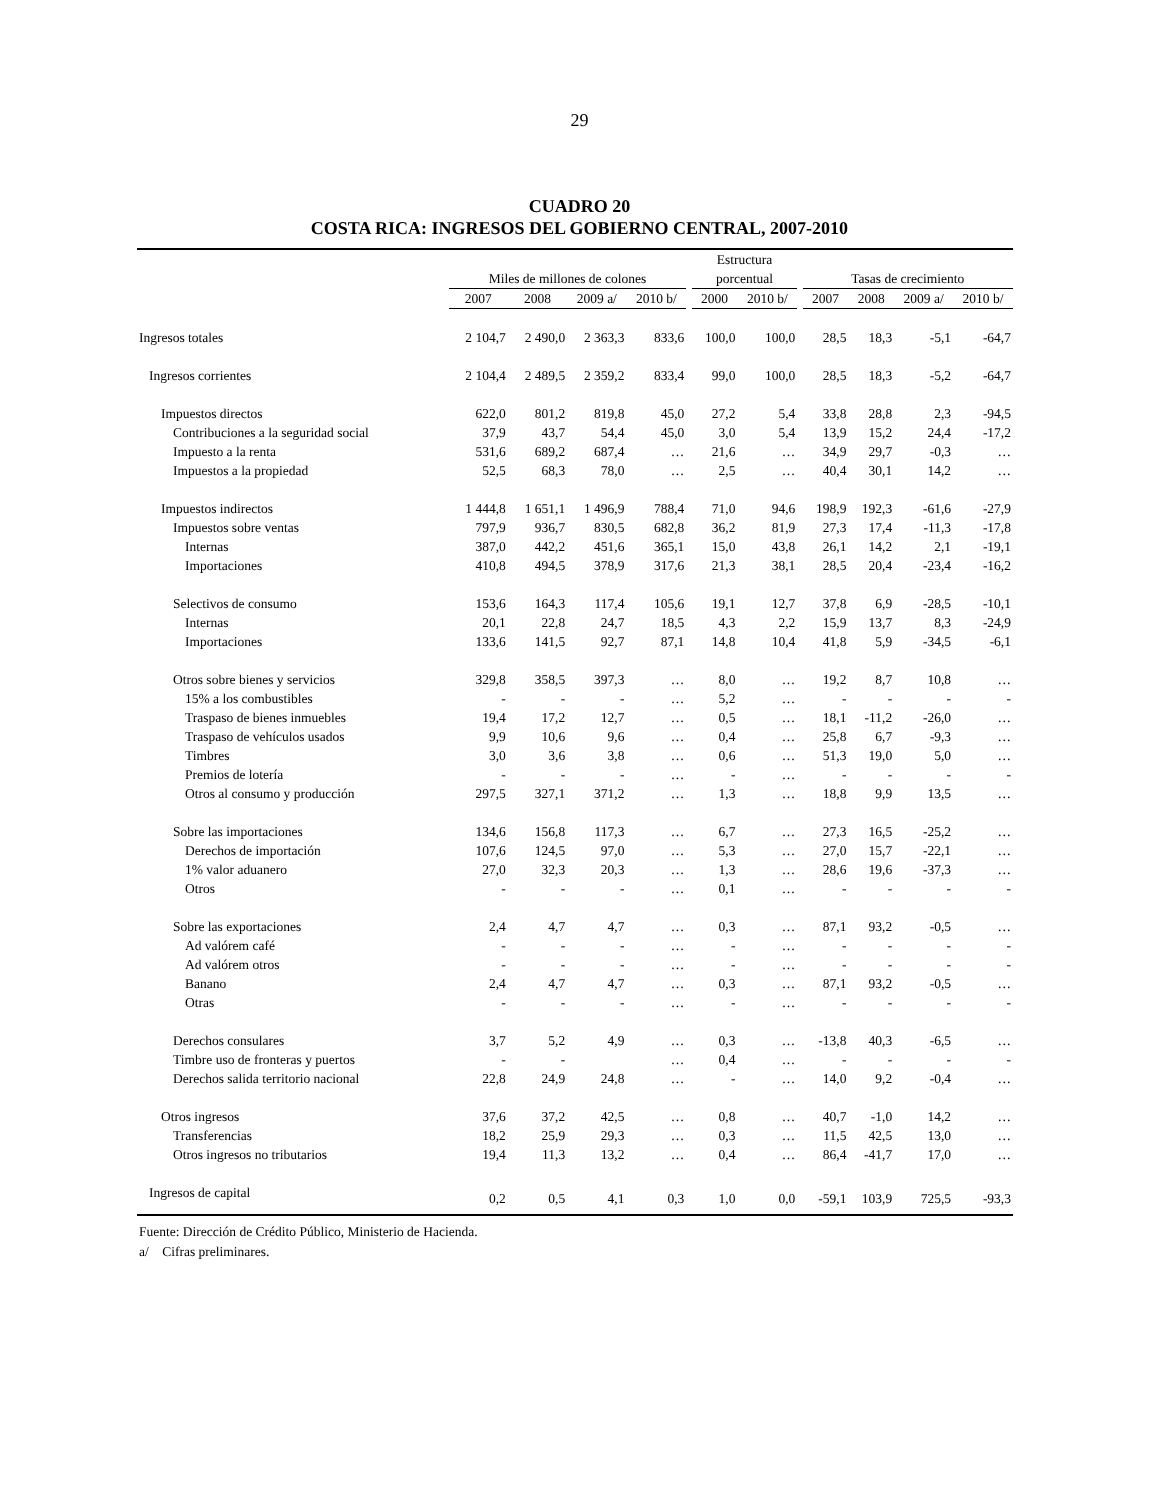29
CUADRO 20
COSTA RICA: INGRESOS DEL GOBIERNO CENTRAL, 2007-2010
| | | | | | | Estructura | | | | | | |
| --- | --- | --- | --- | --- | --- | --- | --- | --- | --- | --- | --- | --- |
| | Miles de millones de colones | | | | | porcentual | | | Tasas de crecimiento | | | |
| | 2007 | 2008 | 2009 a/ | 2010 b/ | | 2000 | 2010 b/ | | 2007 | 2008 | 2009 a/ | 2010 b/ |
| Ingresos totales | 2 104,7 | 2 490,0 | 2 363,3 | 833,6 | | 100,0 | 100,0 | | 28,5 | 18,3 | -5,1 | -64,7 |
| Ingresos corrientes | 2 104,4 | 2 489,5 | 2 359,2 | 833,4 | | 99,0 | 100,0 | | 28,5 | 18,3 | -5,2 | -64,7 |
| Impuestos directos | 622,0 | 801,2 | 819,8 | 45,0 | | 27,2 | 5,4 | | 33,8 | 28,8 | 2,3 | -94,5 |
| Contribuciones a la seguridad social | 37,9 | 43,7 | 54,4 | 45,0 | | 3,0 | 5,4 | | 13,9 | 15,2 | 24,4 | -17,2 |
| Impuesto a la renta | 531,6 | 689,2 | 687,4 | … | | 21,6 | … | | 34,9 | 29,7 | -0,3 | … |
| Impuestos a la propiedad | 52,5 | 68,3 | 78,0 | … | | 2,5 | … | | 40,4 | 30,1 | 14,2 | … |
| Impuestos indirectos | 1 444,8 | 1 651,1 | 1 496,9 | 788,4 | | 71,0 | 94,6 | | 198,9 | 192,3 | -61,6 | -27,9 |
| Impuestos sobre ventas | 797,9 | 936,7 | 830,5 | 682,8 | | 36,2 | 81,9 | | 27,3 | 17,4 | -11,3 | -17,8 |
| Internas | 387,0 | 442,2 | 451,6 | 365,1 | | 15,0 | 43,8 | | 26,1 | 14,2 | 2,1 | -19,1 |
| Importaciones | 410,8 | 494,5 | 378,9 | 317,6 | | 21,3 | 38,1 | | 28,5 | 20,4 | -23,4 | -16,2 |
| Selectivos de consumo | 153,6 | 164,3 | 117,4 | 105,6 | | 19,1 | 12,7 | | 37,8 | 6,9 | -28,5 | -10,1 |
| Internas | 20,1 | 22,8 | 24,7 | 18,5 | | 4,3 | 2,2 | | 15,9 | 13,7 | 8,3 | -24,9 |
| Importaciones | 133,6 | 141,5 | 92,7 | 87,1 | | 14,8 | 10,4 | | 41,8 | 5,9 | -34,5 | -6,1 |
| Otros sobre bienes y servicios | 329,8 | 358,5 | 397,3 | … | | 8,0 | … | | 19,2 | 8,7 | 10,8 | … |
| 15% a los combustibles | - | - | - | … | | 5,2 | … | | - | - | - | - |
| Traspaso de bienes inmuebles | 19,4 | 17,2 | 12,7 | … | | 0,5 | … | | 18,1 | -11,2 | -26,0 | … |
| Traspaso de vehículos usados | 9,9 | 10,6 | 9,6 | … | | 0,4 | … | | 25,8 | 6,7 | -9,3 | … |
| Timbres | 3,0 | 3,6 | 3,8 | … | | 0,6 | … | | 51,3 | 19,0 | 5,0 | … |
| Premios de lotería | - | - | - | … | | - | … | | - | - | - | - |
| Otros al consumo y producción | 297,5 | 327,1 | 371,2 | … | | 1,3 | … | | 18,8 | 9,9 | 13,5 | … |
| Sobre las importaciones | 134,6 | 156,8 | 117,3 | … | | 6,7 | … | | 27,3 | 16,5 | -25,2 | … |
| Derechos de importación | 107,6 | 124,5 | 97,0 | … | | 5,3 | … | | 27,0 | 15,7 | -22,1 | … |
| 1% valor aduanero | 27,0 | 32,3 | 20,3 | … | | 1,3 | … | | 28,6 | 19,6 | -37,3 | … |
| Otros | - | - | - | … | | 0,1 | … | | - | - | - | - |
| Sobre las exportaciones | 2,4 | 4,7 | 4,7 | … | | 0,3 | … | | 87,1 | 93,2 | -0,5 | … |
| Ad valórem café | - | - | - | … | | - | … | | - | - | - | - |
| Ad valórem otros | - | - | - | … | | - | … | | - | - | - | - |
| Banano | 2,4 | 4,7 | 4,7 | … | | 0,3 | … | | 87,1 | 93,2 | -0,5 | … |
| Otras | - | - | - | … | | - | … | | - | - | - | - |
| Derechos consulares | 3,7 | 5,2 | 4,9 | … | | 0,3 | … | | -13,8 | 40,3 | -6,5 | … |
| Timbre uso de fronteras y puertos | - | - | | … | | 0,4 | … | | - | - | - | - |
| Derechos salida territorio nacional | 22,8 | 24,9 | 24,8 | … | | - | … | | 14,0 | 9,2 | -0,4 | … |
| Otros ingresos | 37,6 | 37,2 | 42,5 | … | | 0,8 | … | | 40,7 | -1,0 | 14,2 | … |
| Transferencias | 18,2 | 25,9 | 29,3 | … | | 0,3 | … | | 11,5 | 42,5 | 13,0 | … |
| Otros ingresos no tributarios | 19,4 | 11,3 | 13,2 | … | | 0,4 | … | | 86,4 | -41,7 | 17,0 | … |
| Ingresos de capital | 0,2 | 0,5 | 4,1 | 0,3 | | 1,0 | 0,0 | | -59,1 | 103,9 | 725,5 | -93,3 |
Fuente: Dirección de Crédito Público, Ministerio de Hacienda.
a/ Cifras preliminares.